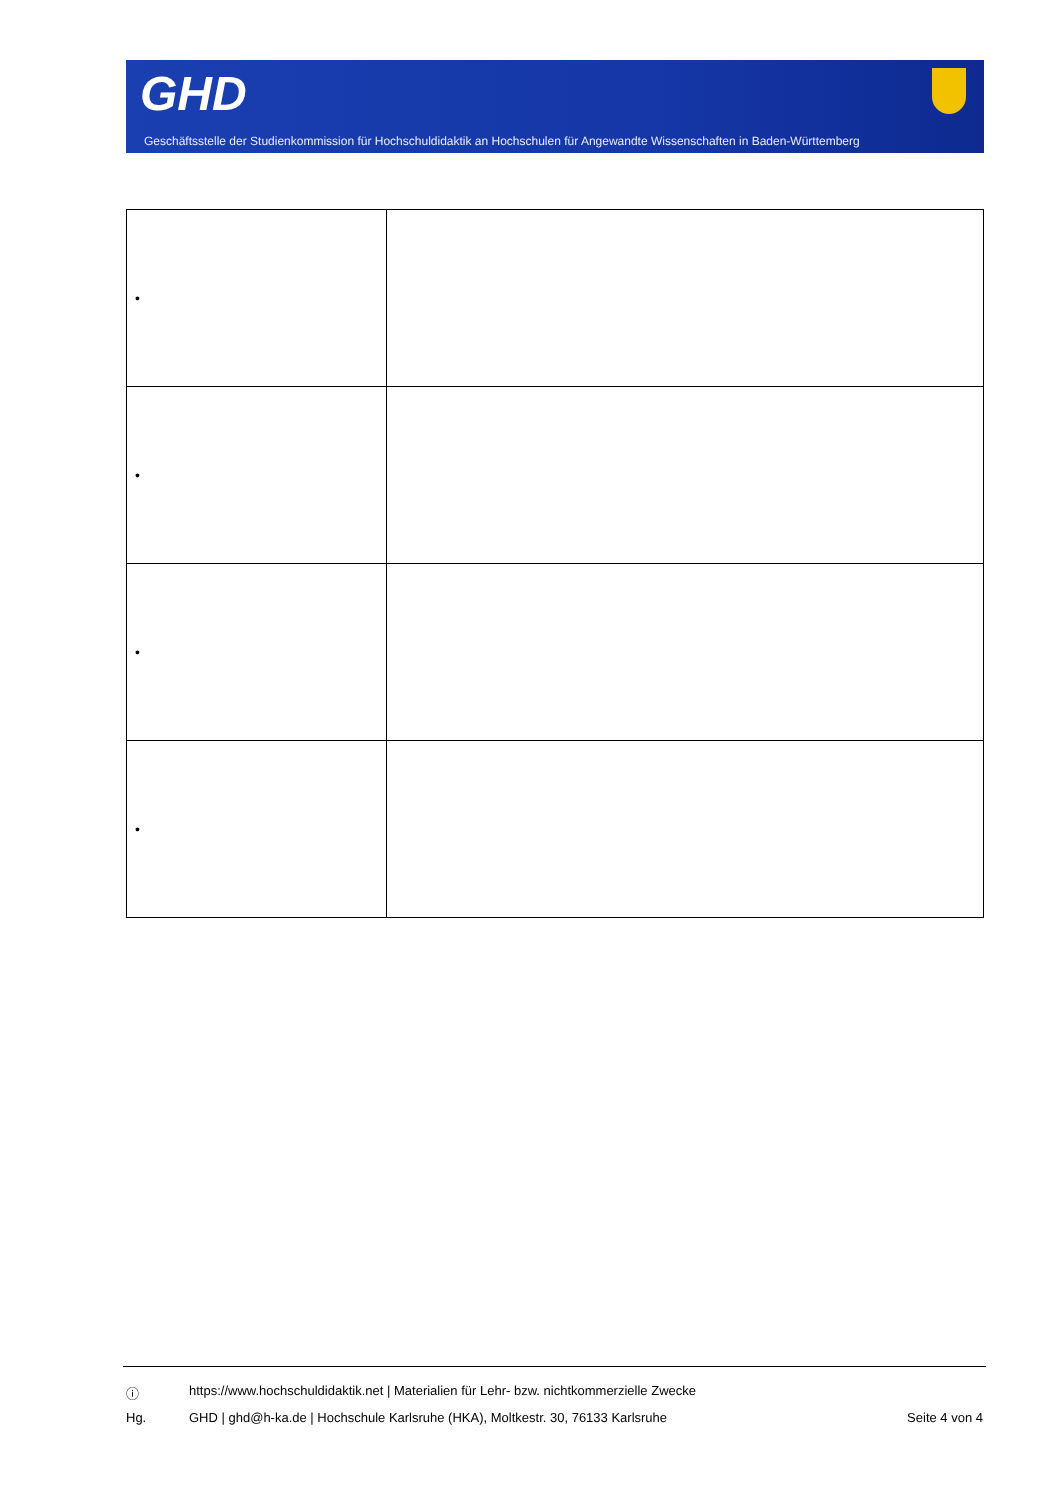GHD
Geschäftsstelle der Studienkommission für Hochschuldidaktik an Hochschulen für Angewandte Wissenschaften in Baden-Württemberg
| • | |
| • | |
| • | |
| • | |
ⓘ https://www.hochschuldidaktik.net | Materialien für Lehr- bzw. nichtkommerzielle Zwecke
Hg. GHD | ghd@h-ka.de | Hochschule Karlsruhe (HKA), Moltkestr. 30, 76133 Karlsruhe Seite 4 von 4